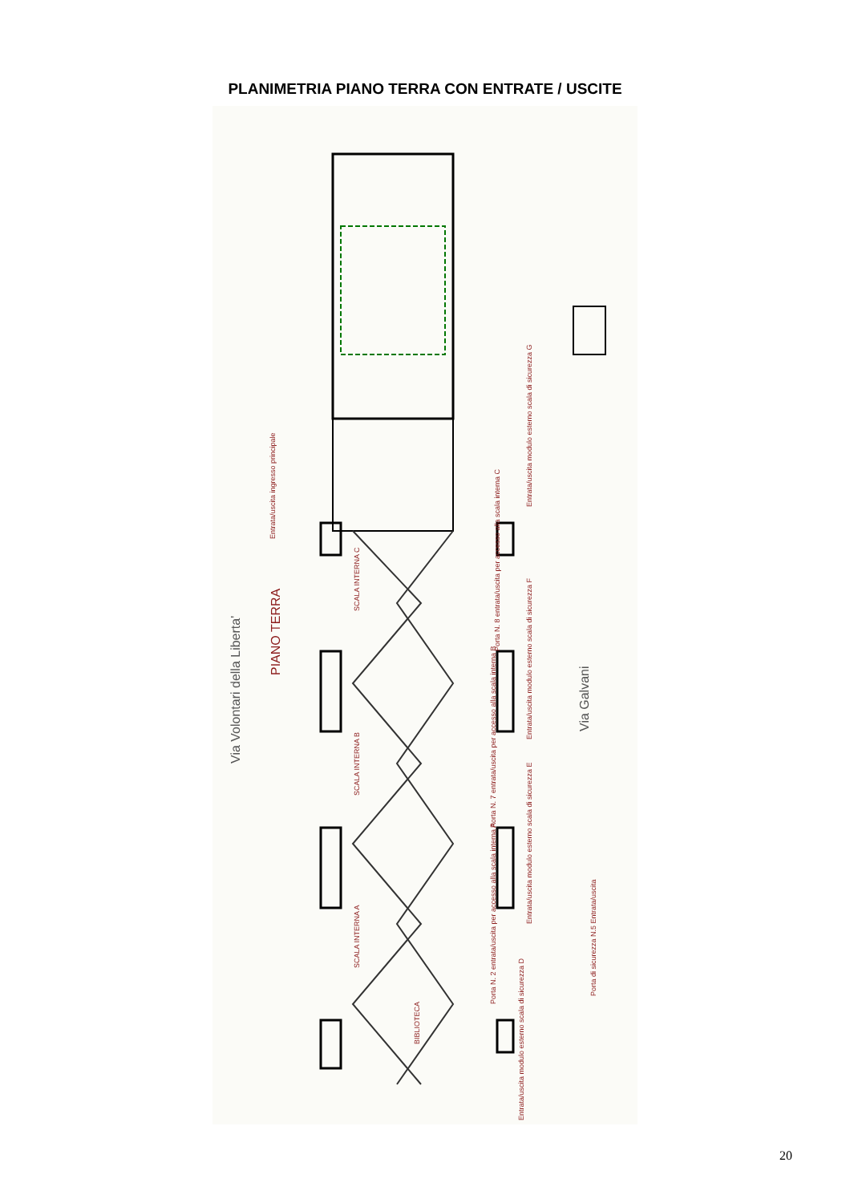PLANIMETRIA PIANO TERRA CON ENTRATE / USCITE
Via Volontari della Liberta'
PIANO TERRA
Via Galvani
Entrata/uscita ingresso principale
SCALA INTERNA C
SCALA INTERNA B
SCALA INTERNA A
Entrata/uscita modulo esterno scala di sicurezza G
Porta N. 8 entrata/uscita per accesso alla scala interna C
Entrata/uscita modulo esterno scala di sicurezza F
Porta N. 7 entrata/uscita per accesso alla scala interna B
Entrata/uscita modulo esterno scala di sicurezza E
Porta N. 2 entrata/uscita per accesso alla scala interna A
Porta di sicurezza N.5 Entrata/uscita
BIBLIOTECA
Entrata/uscita modulo esterno scala di sicurezza D
20